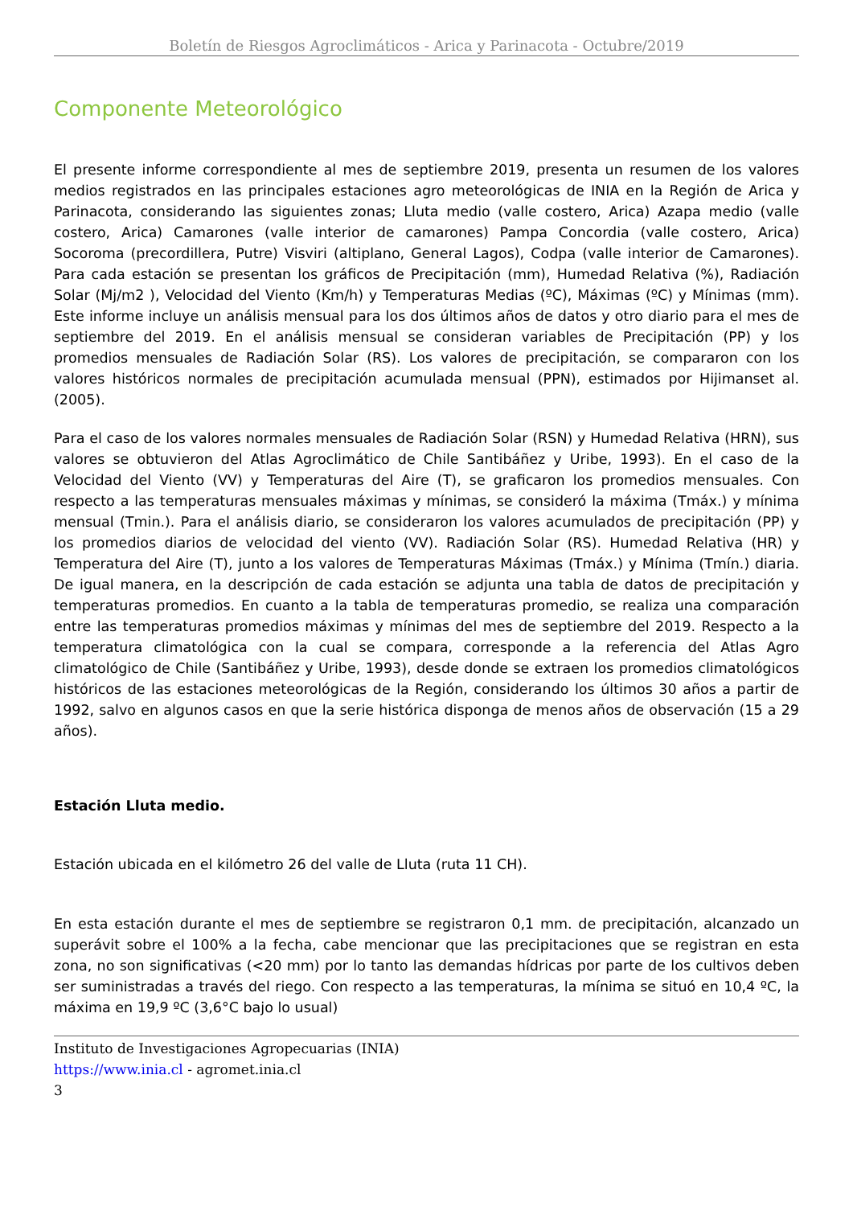Boletín de Riesgos Agroclimáticos - Arica y Parinacota - Octubre/2019
Componente Meteorológico
El presente informe correspondiente al mes de septiembre 2019, presenta un resumen de los valores medios registrados en las principales estaciones agro meteorológicas de INIA en la Región de Arica y Parinacota, considerando las siguientes zonas; Lluta medio (valle costero, Arica) Azapa medio (valle costero, Arica) Camarones (valle interior de camarones) Pampa Concordia (valle costero, Arica) Socoroma (precordillera, Putre) Visviri (altiplano, General Lagos), Codpa (valle interior de Camarones). Para cada estación se presentan los gráficos de Precipitación (mm), Humedad Relativa (%), Radiación Solar (Mj/m2 ), Velocidad del Viento (Km/h) y Temperaturas Medias (ºC), Máximas (ºC) y Mínimas (mm). Este informe incluye un análisis mensual para los dos últimos años de datos y otro diario para el mes de septiembre del 2019. En el análisis mensual se consideran variables de Precipitación (PP) y los promedios mensuales de Radiación Solar (RS). Los valores de precipitación, se compararon con los valores históricos normales de precipitación acumulada mensual (PPN), estimados por Hijimanset al. (2005).
Para el caso de los valores normales mensuales de Radiación Solar (RSN) y Humedad Relativa (HRN), sus valores se obtuvieron del Atlas Agroclimático de Chile Santibáñez y Uribe, 1993). En el caso de la Velocidad del Viento (VV) y Temperaturas del Aire (T), se graficaron los promedios mensuales. Con respecto a las temperaturas mensuales máximas y mínimas, se consideró la máxima (Tmáx.) y mínima mensual (Tmin.). Para el análisis diario, se consideraron los valores acumulados de precipitación (PP) y los promedios diarios de velocidad del viento (VV). Radiación Solar (RS). Humedad Relativa (HR) y Temperatura del Aire (T), junto a los valores de Temperaturas Máximas (Tmáx.) y Mínima (Tmín.) diaria. De igual manera, en la descripción de cada estación se adjunta una tabla de datos de precipitación y temperaturas promedios. En cuanto a la tabla de temperaturas promedio, se realiza una comparación entre las temperaturas promedios máximas y mínimas del mes de septiembre del 2019. Respecto a la temperatura climatológica con la cual se compara, corresponde a la referencia del Atlas Agro climatológico de Chile (Santibáñez y Uribe, 1993), desde donde se extraen los promedios climatológicos históricos de las estaciones meteorológicas de la Región, considerando los últimos 30 años a partir de 1992, salvo en algunos casos en que la serie histórica disponga de menos años de observación (15 a 29 años).
Estación Lluta medio.
Estación ubicada en el kilómetro 26 del valle de Lluta (ruta 11 CH).
En esta estación durante el mes de septiembre se registraron 0,1 mm. de precipitación, alcanzado un superávit sobre el 100% a la fecha, cabe mencionar que las precipitaciones que se registran en esta zona, no son significativas (<20 mm) por lo tanto las demandas hídricas por parte de los cultivos deben ser suministradas a través del riego. Con respecto a las temperaturas, la mínima se situó en 10,4 ºC, la máxima en 19,9 ºC (3,6°C bajo lo usual)
Instituto de Investigaciones Agropecuarias (INIA)
https://www.inia.cl - agromet.inia.cl
3